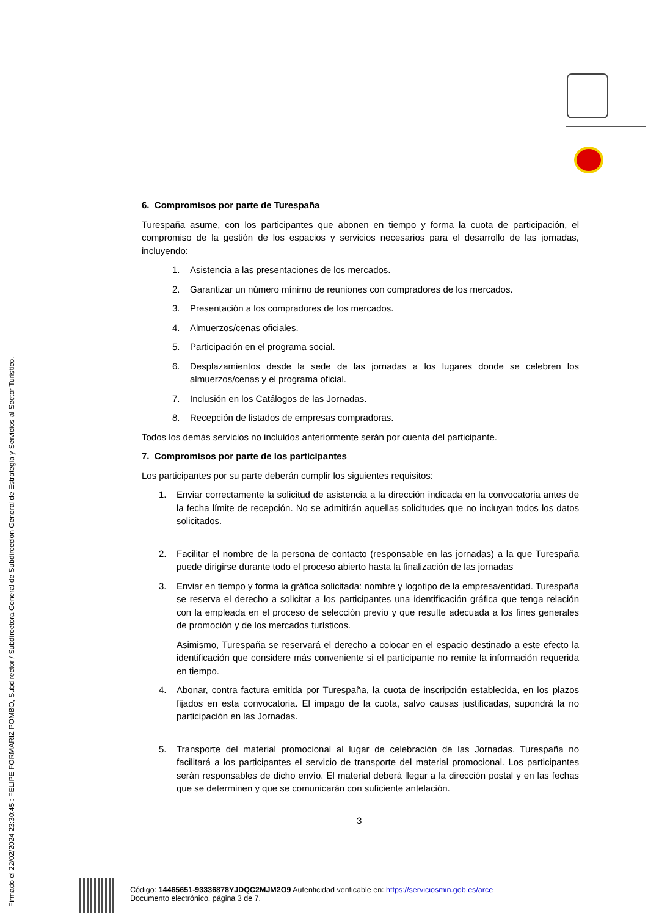Firmado el 22/02/2024 23:30:45 : FELIPE FORMARIZ POMBO, Subdirector / Subdirectora General de Subdireccion General de Estrategia y Servicios al Sector Turistico.
6. Compromisos por parte de Turespaña
Turespaña asume, con los participantes que abonen en tiempo y forma la cuota de participación, el compromiso de la gestión de los espacios y servicios necesarios para el desarrollo de las jornadas, incluyendo:
1. Asistencia a las presentaciones de los mercados.
2. Garantizar un número mínimo de reuniones con compradores de los mercados.
3. Presentación a los compradores de los mercados.
4. Almuerzos/cenas oficiales.
5. Participación en el programa social.
6. Desplazamientos desde la sede de las jornadas a los lugares donde se celebren los almuerzos/cenas y el programa oficial.
7. Inclusión en los Catálogos de las Jornadas.
8. Recepción de listados de empresas compradoras.
Todos los demás servicios no incluidos anteriormente serán por cuenta del participante.
7. Compromisos por parte de los participantes
Los participantes por su parte deberán cumplir los siguientes requisitos:
1. Enviar correctamente la solicitud de asistencia a la dirección indicada en la convocatoria antes de la fecha límite de recepción. No se admitirán aquellas solicitudes que no incluyan todos los datos solicitados.
2. Facilitar el nombre de la persona de contacto (responsable en las jornadas) a la que Turespaña puede dirigirse durante todo el proceso abierto hasta la finalización de las jornadas
3. Enviar en tiempo y forma la gráfica solicitada: nombre y logotipo de la empresa/entidad. Turespaña se reserva el derecho a solicitar a los participantes una identificación gráfica que tenga relación con la empleada en el proceso de selección previo y que resulte adecuada a los fines generales de promoción y de los mercados turísticos.
Asimismo, Turespaña se reservará el derecho a colocar en el espacio destinado a este efecto la identificación que considere más conveniente si el participante no remite la información requerida en tiempo.
4. Abonar, contra factura emitida por Turespaña, la cuota de inscripción establecida, en los plazos fijados en esta convocatoria. El impago de la cuota, salvo causas justificadas, supondrá la no participación en las Jornadas.
5. Transporte del material promocional al lugar de celebración de las Jornadas. Turespaña no facilitará a los participantes el servicio de transporte del material promocional. Los participantes serán responsables de dicho envío. El material deberá llegar a la dirección postal y en las fechas que se determinen y que se comunicarán con suficiente antelación.
3
Código: 14465651-93336878YJDQC2MJM2O9 Autenticidad verificable en: https://serviciosmin.gob.es/arce
Documento electrónico, página 3 de 7.